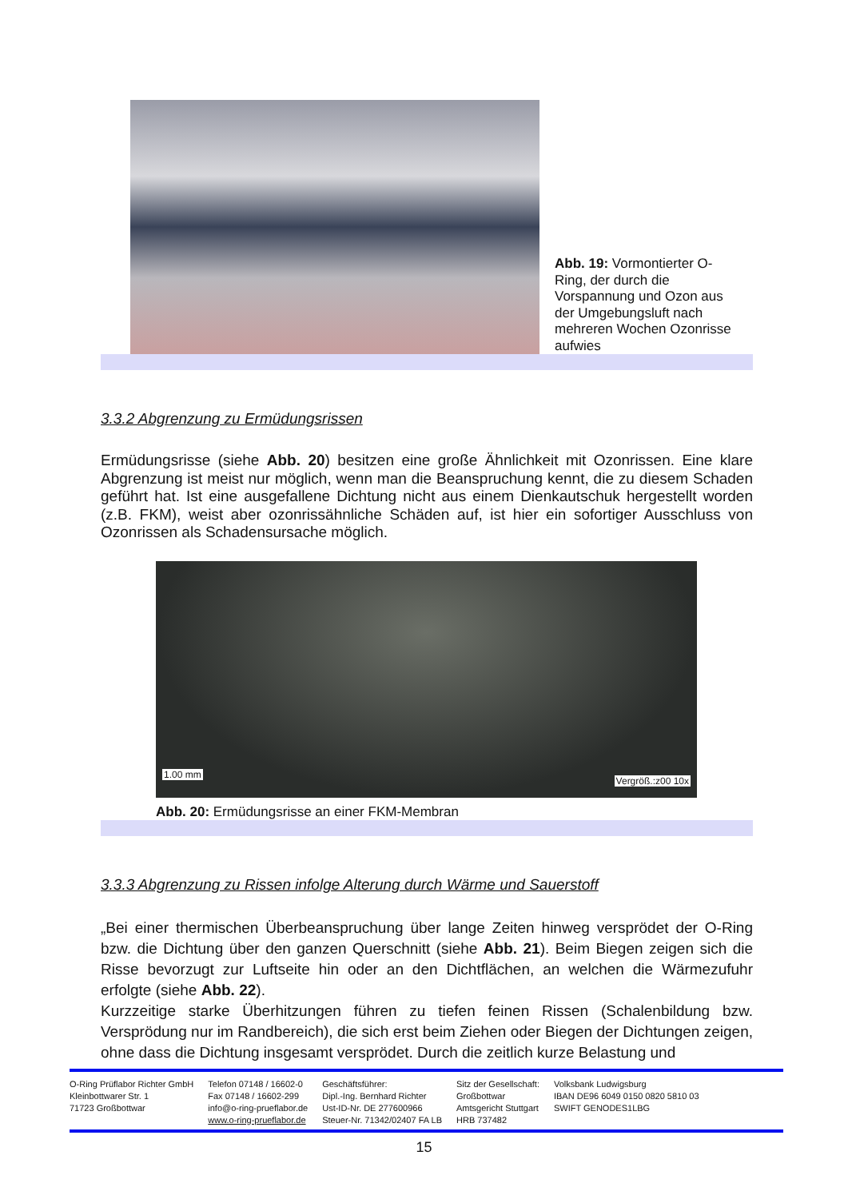Abb. 19: Vormontierter O-Ring, der durch die Vorspannung und Ozon aus der Umgebungsluft nach mehreren Wochen Ozonrisse aufwies
3.3.2 Abgrenzung zu Ermüdungsrissen
Ermüdungsrisse (siehe Abb. 20) besitzen eine große Ähnlichkeit mit Ozonrissen. Eine klare Abgrenzung ist meist nur möglich, wenn man die Beanspruchung kennt, die zu diesem Schaden geführt hat. Ist eine ausgefallene Dichtung nicht aus einem Dienkautschuk hergestellt worden (z.B. FKM), weist aber ozonrissähnliche Schäden auf, ist hier ein sofortiger Ausschluss von Ozonrissen als Schadensursache möglich.
1.00 mm
Vergröß.:z00 10x
Abb. 20: Ermüdungsrisse an einer FKM-Membran
3.3.3 Abgrenzung zu Rissen infolge Alterung durch Wärme und Sauerstoff
„Bei einer thermischen Überbeanspruchung über lange Zeiten hinweg versprödet der O-Ring bzw. die Dichtung über den ganzen Querschnitt (siehe Abb. 21). Beim Biegen zeigen sich die Risse bevorzugt zur Luftseite hin oder an den Dichtflächen, an welchen die Wärmezufuhr erfolgte (siehe Abb. 22).
Kurzzeitige starke Überhitzungen führen zu tiefen feinen Rissen (Schalenbildung bzw. Versprödung nur im Randbereich), die sich erst beim Ziehen oder Biegen der Dichtungen zeigen, ohne dass die Dichtung insgesamt versprödet. Durch die zeitlich kurze Belastung und
O-Ring Prüflabor Richter GmbH
Kleinbottwarer Str. 1
71723 Großbottwar
Telefon 07148 / 16602-0
Fax 07148 / 16602-299
info@o-ring-prueflabor.de
www.o-ring-prueflabor.de
Geschäftsführer:
Dipl.-Ing. Bernhard Richter
Ust-ID-Nr. DE 277600966
Steuer-Nr. 71342/02407 FA LB
Sitz der Gesellschaft:
Großbottwar
Amtsgericht Stuttgart
HRB 737482
Volksbank Ludwigsburg
IBAN DE96 6049 0150 0820 5810 03
SWIFT GENODES1LBG
15